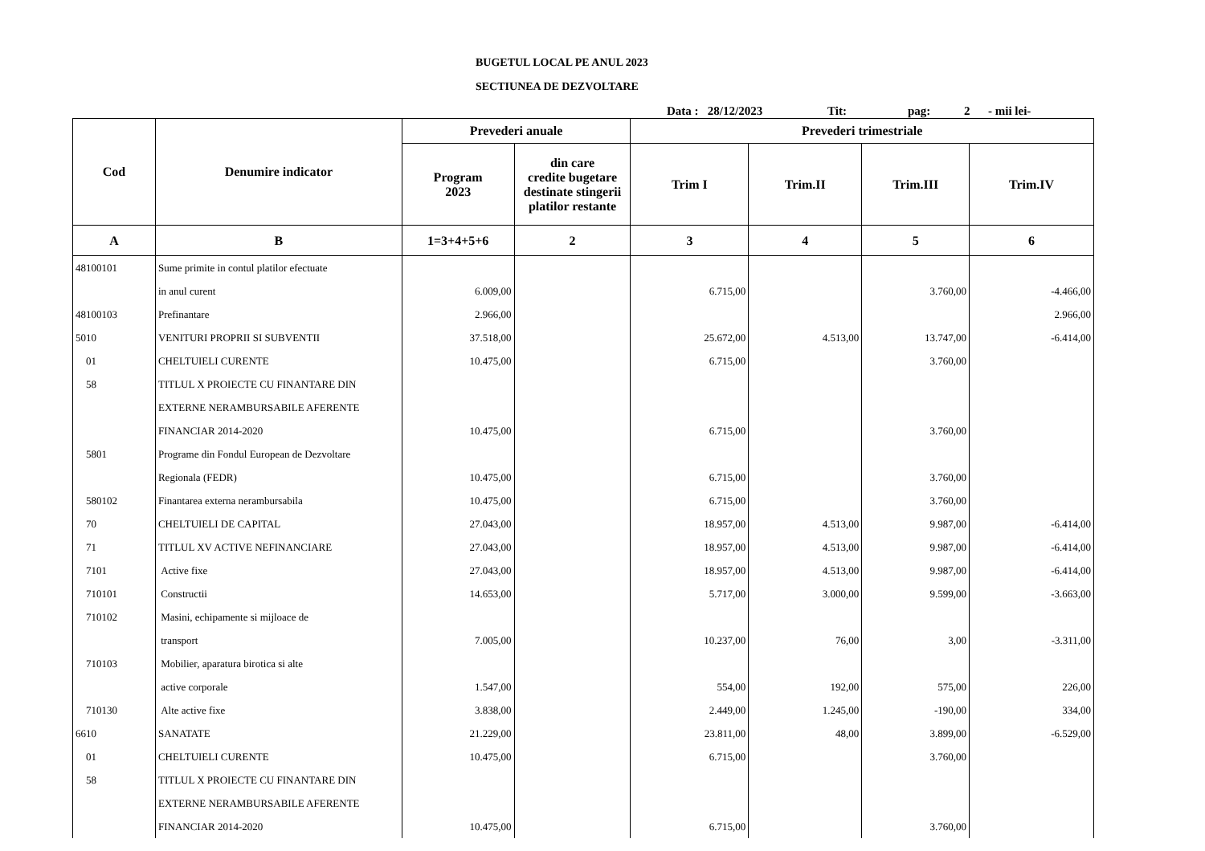BUGETUL LOCAL PE ANUL 2023
SECTIUNEA DE DEZVOLTARE
Data : 28/12/2023 Tit: pag: 2 - mii lei-
| Cod | Denumire indicator | Prevederi anuale | | Prevederi trimestriale | | | |
| --- | --- | --- | --- | --- | --- | --- | --- |
| | | Program 2023 | din care credite bugetare destinate stingerii platilor restante | Trim I | Trim.II | Trim.III | Trim.IV |
| A | B | 1=3+4+5+6 | 2 | 3 | 4 | 5 | 6 |
| 48100101 | Sume primite in contul platilor efectuate | | | | | | |
| | in anul curent | 6.009,00 | | 6.715,00 | | 3.760,00 | -4.466,00 |
| 48100103 | Prefinantare | 2.966,00 | | | | | 2.966,00 |
| 5010 | VENITURI PROPRII SI SUBVENTII | 37.518,00 | | 25.672,00 | 4.513,00 | 13.747,00 | -6.414,00 |
| 01 | CHELTUIELI CURENTE | 10.475,00 | | 6.715,00 | | 3.760,00 | |
| 58 | TITLUL X PROIECTE CU FINANTARE DIN | | | | | | |
| | EXTERNE NERAMBURSABILE AFERENTE | | | | | | |
| | FINANCIAR 2014-2020 | 10.475,00 | | 6.715,00 | | 3.760,00 | |
| 5801 | Programe din Fondul European de Dezvoltare | | | | | | |
| | Regionala (FEDR) | 10.475,00 | | 6.715,00 | | 3.760,00 | |
| 580102 | Finantarea externa nerambursabila | 10.475,00 | | 6.715,00 | | 3.760,00 | |
| 70 | CHELTUIELI DE CAPITAL | 27.043,00 | | 18.957,00 | 4.513,00 | 9.987,00 | -6.414,00 |
| 71 | TITLUL XV ACTIVE NEFINANCIARE | 27.043,00 | | 18.957,00 | 4.513,00 | 9.987,00 | -6.414,00 |
| 7101 | Active fixe | 27.043,00 | | 18.957,00 | 4.513,00 | 9.987,00 | -6.414,00 |
| 710101 | Constructii | 14.653,00 | | 5.717,00 | 3.000,00 | 9.599,00 | -3.663,00 |
| 710102 | Masini, echipamente si mijloace de | | | | | | |
| | transport | 7.005,00 | | 10.237,00 | 76,00 | 3,00 | -3.311,00 |
| 710103 | Mobilier, aparatura birotica si alte | | | | | | |
| | active corporale | 1.547,00 | | 554,00 | 192,00 | 575,00 | 226,00 |
| 710130 | Alte active fixe | 3.838,00 | | 2.449,00 | 1.245,00 | -190,00 | 334,00 |
| 6610 | SANATATE | 21.229,00 | | 23.811,00 | 48,00 | 3.899,00 | -6.529,00 |
| 01 | CHELTUIELI CURENTE | 10.475,00 | | 6.715,00 | | 3.760,00 | |
| 58 | TITLUL X PROIECTE CU FINANTARE DIN | | | | | | |
| | EXTERNE NERAMBURSABILE AFERENTE | | | | | | |
| | FINANCIAR 2014-2020 | 10.475,00 | | 6.715,00 | | 3.760,00 | |